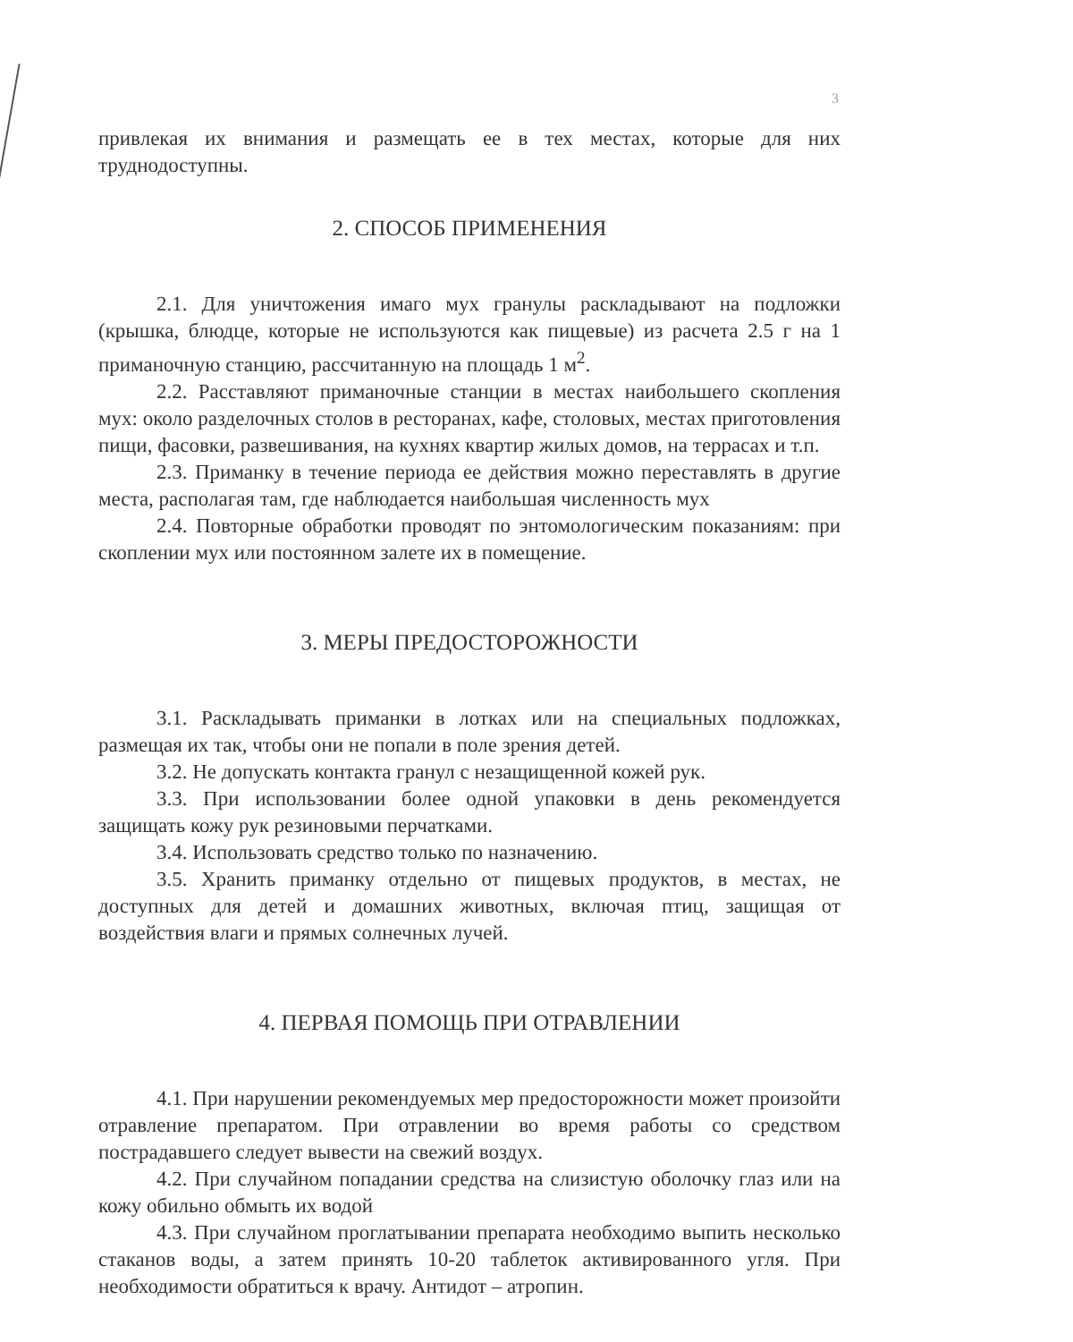3
привлекая их внимания и размещать ее в тех местах, которые для них труднодоступны.
2. СПОСОБ ПРИМЕНЕНИЯ
2.1. Для уничтожения имаго мух гранулы раскладывают на подложки (крышка, блюдце, которые не используются как пищевые) из расчета 2.5 г на 1 приманочную станцию, рассчитанную на площадь 1 м<sup>2</sup>.
2.2. Расставляют приманочные станции в местах наибольшего скопления мух: около разделочных столов в ресторанах, кафе, столовых, местах приготовления пищи, фасовки, развешивания, на кухнях квартир жилых домов, на террасах и т.п.
2.3. Приманку в течение периода ее действия можно переставлять в другие места, располагая там, где наблюдается наибольшая численность мух
2.4. Повторные обработки проводят по энтомологическим показаниям: при скоплении мух или постоянном залете их в помещение.
3. МЕРЫ ПРЕДОСТОРОЖНОСТИ
3.1. Раскладывать приманки в лотках или на специальных подложках, размещая их так, чтобы они не попали в поле зрения детей.
3.2. Не допускать контакта гранул с незащищенной кожей рук.
3.3. При использовании более одной упаковки в день рекомендуется защищать кожу рук резиновыми перчатками.
3.4. Использовать средство только по назначению.
3.5. Хранить приманку отдельно от пищевых продуктов, в местах, не доступных для детей и домашних животных, включая птиц, защищая от воздействия влаги и прямых солнечных лучей.
4. ПЕРВАЯ ПОМОЩЬ ПРИ ОТРАВЛЕНИИ
4.1. При нарушении рекомендуемых мер предосторожности может произойти отравление препаратом. При отравлении во время работы со средством пострадавшего следует вывести на свежий воздух.
4.2. При случайном попадании средства на слизистую оболочку глаз или на кожу обильно обмыть их водой
4.3. При случайном проглатывании препарата необходимо выпить несколько стаканов воды, а затем принять 10-20 таблеток активированного угля. При необходимости обратиться к врачу. Антидот – атропин.